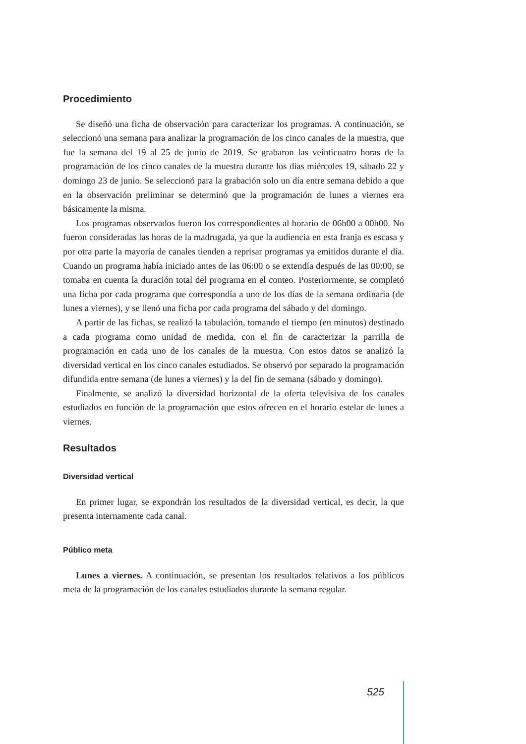Procedimiento
Se diseñó una ficha de observación para caracterizar los programas. A continuación, se seleccionó una semana para analizar la programación de los cinco canales de la muestra, que fue la semana del 19 al 25 de junio de 2019. Se grabaron las veinticuatro horas de la programación de los cinco canales de la muestra durante los días miércoles 19, sábado 22 y domingo 23 de junio. Se seleccionó para la grabación solo un día entre semana debido a que en la observación preliminar se determinó que la programación de lunes a viernes era básicamente la misma.
Los programas observados fueron los correspondientes al horario de 06h00 a 00h00. No fueron consideradas las horas de la madrugada, ya que la audiencia en esta franja es escasa y por otra parte la mayoría de canales tienden a reprisar programas ya emitidos durante el día. Cuando un programa había iniciado antes de las 06:00 o se extendía después de las 00:00, se tomaba en cuenta la duración total del programa en el conteo. Posteriormente, se completó una ficha por cada programa que correspondía a uno de los días de la semana ordinaria (de lunes a viernes), y se llenó una ficha por cada programa del sábado y del domingo.
A partir de las fichas, se realizó la tabulación, tomando el tiempo (en minutos) destinado a cada programa como unidad de medida, con el fin de caracterizar la parrilla de programación en cada uno de los canales de la muestra. Con estos datos se analizó la diversidad vertical en los cinco canales estudiados. Se observó por separado la programación difundida entre semana (de lunes a viernes) y la del fin de semana (sábado y domingo).
Finalmente, se analizó la diversidad horizontal de la oferta televisiva de los canales estudiados en función de la programación que estos ofrecen en el horario estelar de lunes a viernes.
Resultados
Diversidad vertical
En primer lugar, se expondrán los resultados de la diversidad vertical, es decir, la que presenta internamente cada canal.
Público meta
Lunes a viernes. A continuación, se presentan los resultados relativos a los públicos meta de la programación de los canales estudiados durante la semana regular.
525